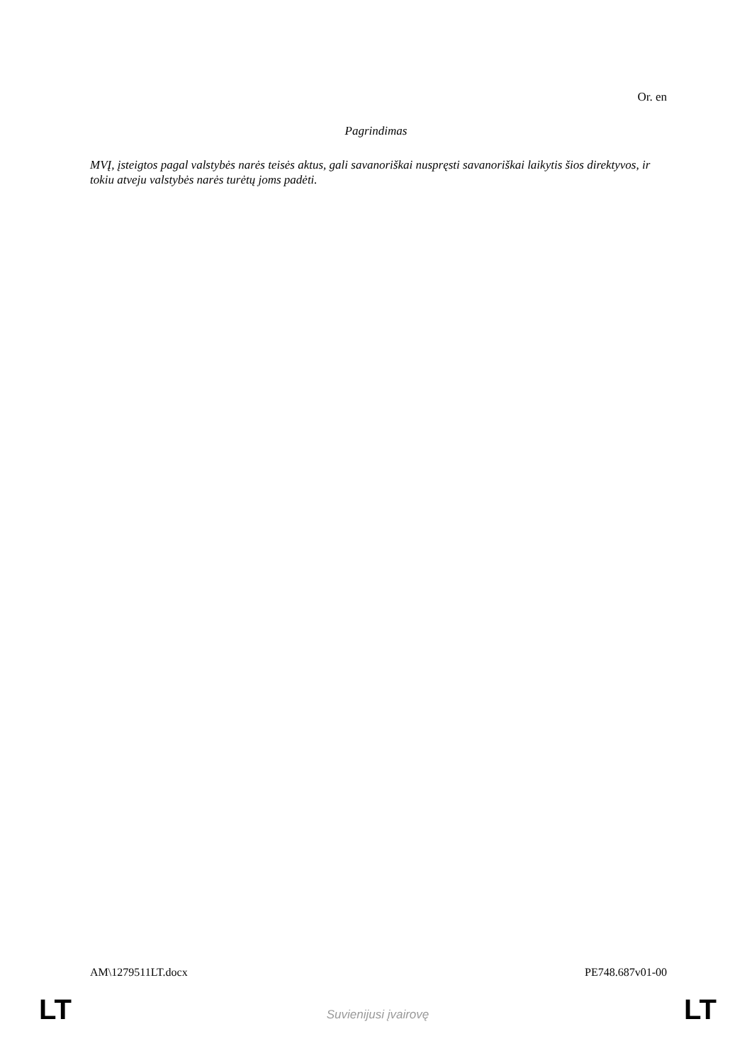Or. en
Pagrindimas
MVĮ, įsteigtos pagal valstybės narės teisės aktus, gali savanoriškai nuspręsti savanoriškai laikytis šios direktyvos, ir tokiu atveju valstybės narės turėtų joms padėti.
AM\1279511LT.docx PE748.687v01-00
LT Suvienijusi įvairovę LT